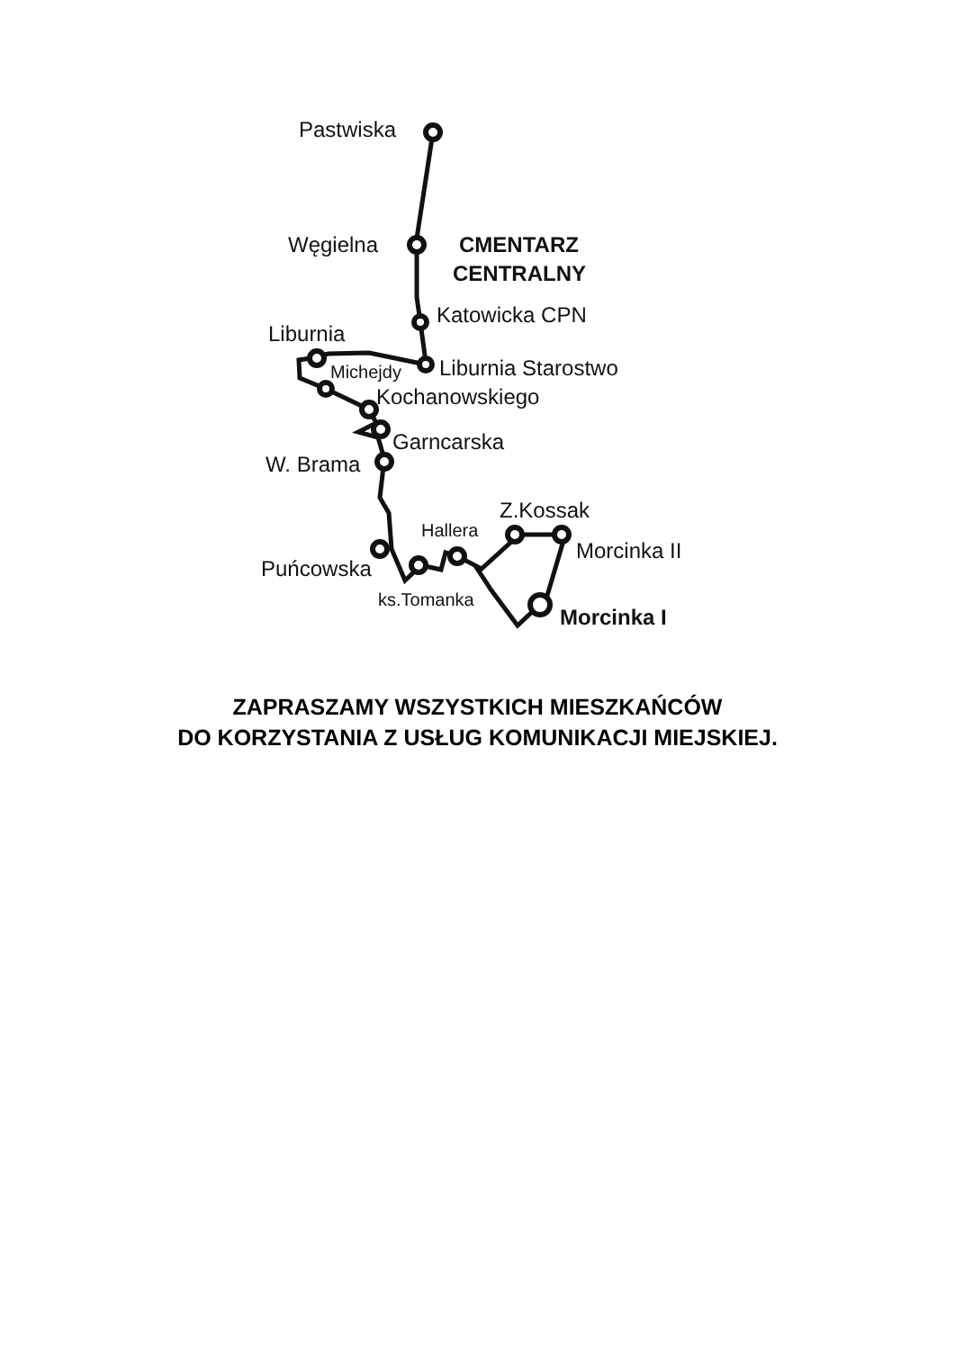Pastwiska
Węgielna CMENTARZ
CENTRALNY
Katowicka CPN
Liburnia
Liburnia Starostwo
Michejdy
Kochanowskiego
Garncarska
W. Brama
Z.Kossak
Hallera
Morcinka II
Puńcowska
ks.Tomanka
Morcinka I
ZAPRASZAMY WSZYSTKICH MIESZKAŃCÓW
DO KORZYSTANIA Z USŁUG KOMUNIKACJI MIEJSKIEJ.